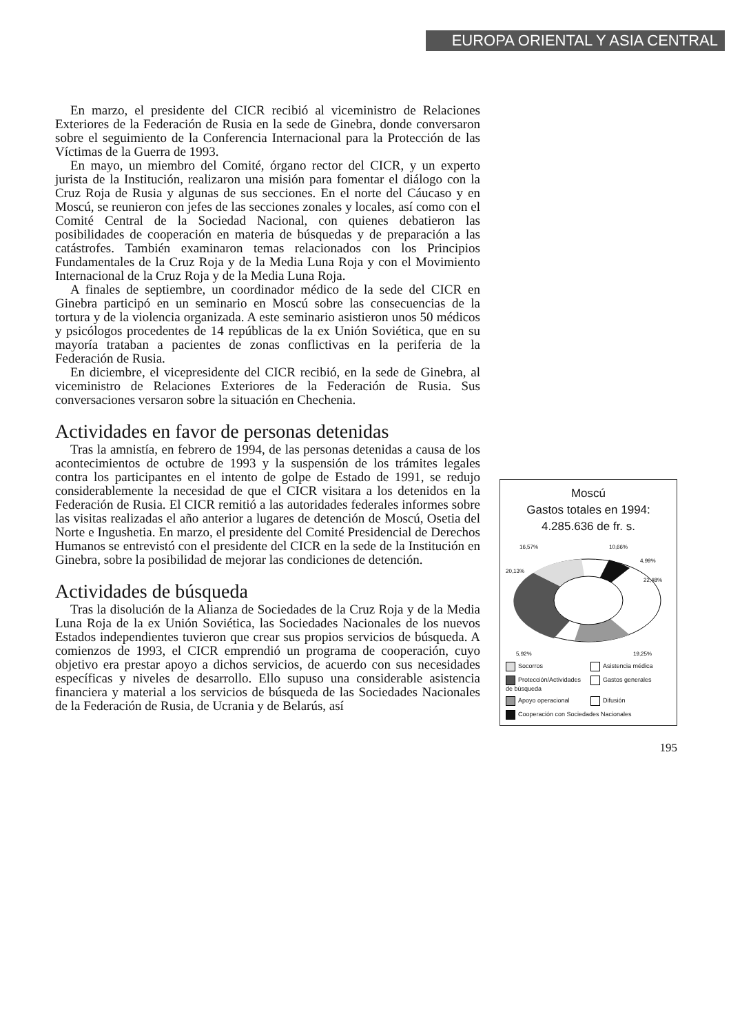EUROPA ORIENTAL Y ASIA CENTRAL
En marzo, el presidente del CICR recibió al viceministro de Relaciones Exteriores de la Federación de Rusia en la sede de Ginebra, donde conversaron sobre el seguimiento de la Conferencia Internacional para la Protección de las Víctimas de la Guerra de 1993.
En mayo, un miembro del Comité, órgano rector del CICR, y un experto jurista de la Institución, realizaron una misión para fomentar el diálogo con la Cruz Roja de Rusia y algunas de sus secciones. En el norte del Cáucaso y en Moscú, se reunieron con jefes de las secciones zonales y locales, así como con el Comité Central de la Sociedad Nacional, con quienes debatieron las posibilidades de cooperación en materia de búsquedas y de preparación a las catástrofes. También examinaron temas relacionados con los Principios Fundamentales de la Cruz Roja y de la Media Luna Roja y con el Movimiento Internacional de la Cruz Roja y de la Media Luna Roja.
A finales de septiembre, un coordinador médico de la sede del CICR en Ginebra participó en un seminario en Moscú sobre las consecuencias de la tortura y de la violencia organizada. A este seminario asistieron unos 50 médicos y psicólogos procedentes de 14 repúblicas de la ex Unión Soviética, que en su mayoría trataban a pacientes de zonas conflictivas en la periferia de la Federación de Rusia.
En diciembre, el vicepresidente del CICR recibió, en la sede de Ginebra, al viceministro de Relaciones Exteriores de la Federación de Rusia. Sus conversaciones versaron sobre la situación en Chechenia.
Actividades en favor de personas detenidas
Tras la amnistía, en febrero de 1994, de las personas detenidas a causa de los acontecimientos de octubre de 1993 y la suspensión de los trámites legales contra los participantes en el intento de golpe de Estado de 1991, se redujo considerablemente la necesidad de que el CICR visitara a los detenidos en la Federación de Rusia. El CICR remitió a las autoridades federales informes sobre las visitas realizadas el año anterior a lugares de detención de Moscú, Osetia del Norte e Ingushetia. En marzo, el presidente del Comité Presidencial de Derechos Humanos se entrevistó con el presidente del CICR en la sede de la Institución en Ginebra, sobre la posibilidad de mejorar las condiciones de detención.
Actividades de búsqueda
Tras la disolución de la Alianza de Sociedades de la Cruz Roja y de la Media Luna Roja de la ex Unión Soviética, las Sociedades Nacionales de los nuevos Estados independientes tuvieron que crear sus propios servicios de búsqueda. A comienzos de 1993, el CICR emprendió un programa de cooperación, cuyo objetivo era prestar apoyo a dichos servicios, de acuerdo con sus necesidades específicas y niveles de desarrollo. Ello supuso una considerable asistencia financiera y material a los servicios de búsqueda de las Sociedades Nacionales de la Federación de Rusia, de Ucrania y de Belarús, así
Moscú
Gastos totales en 1994:
4.285.636 de fr. s.
16,57%
10,66%
4,99%
20,13%
22,48%
5,92%
19,25%
Socorros
Asistencia médica
Protección/Actividades de búsqueda
Gastos generales
Apoyo operacional
Difusión
Cooperación con Sociedades Nacionales
195